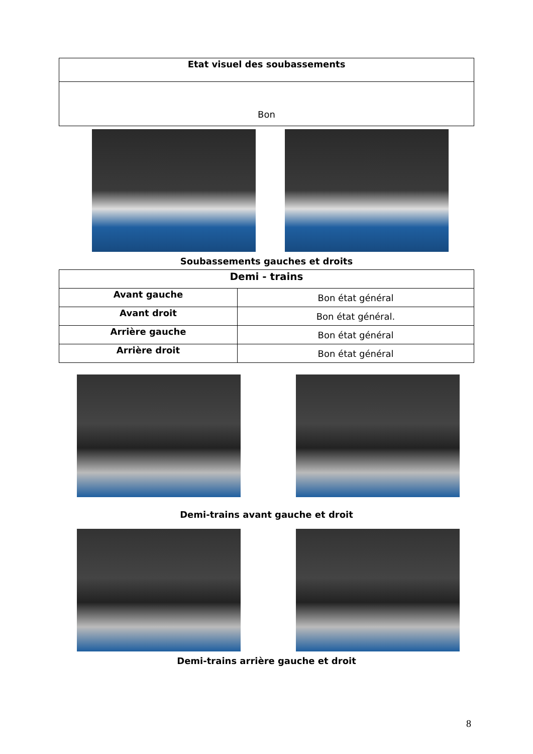| Etat visuel des soubassements |
| --- |
| Bon |
Soubassements gauches et droits
| Demi - trains | |
| --- | --- |
| Avant gauche | Bon état général |
| Avant droit | Bon état général. |
| Arrière gauche | Bon état général |
| Arrière droit | Bon état général |
Demi-trains avant gauche et droit
Demi-trains arrière gauche et droit
8